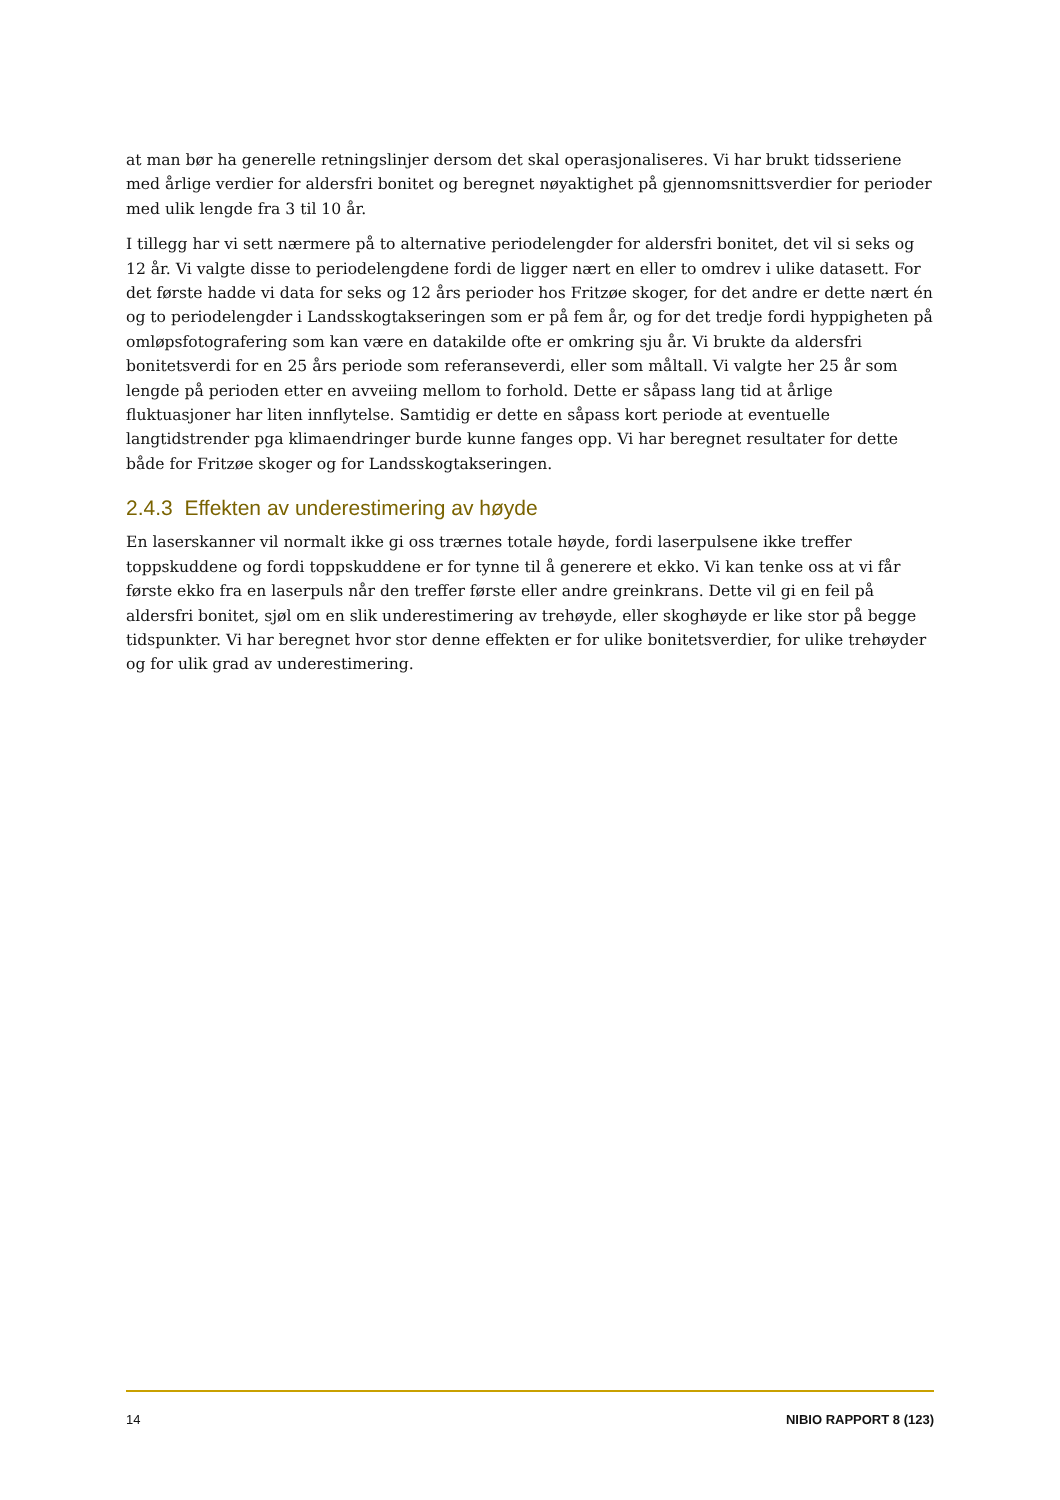at man bør ha generelle retningslinjer dersom det skal operasjonaliseres. Vi har brukt tidsseriene med årlige verdier for aldersfri bonitet og beregnet nøyaktighet på gjennomsnittsverdier for perioder med ulik lengde fra 3 til 10 år.
I tillegg har vi sett nærmere på to alternative periodelengder for aldersfri bonitet, det vil si seks og 12 år. Vi valgte disse to periodelengdene fordi de ligger nært en eller to omdrev i ulike datasett. For det første hadde vi data for seks og 12 års perioder hos Fritzøe skoger, for det andre er dette nært én og to periodelengder i Landsskogtakseringen som er på fem år, og for det tredje fordi hyppigheten på omløpsfotografering som kan være en datakilde ofte er omkring sju år. Vi brukte da aldersfri bonitetsverdi for en 25 års periode som referanseverdi, eller som måltall. Vi valgte her 25 år som lengde på perioden etter en avveiing mellom to forhold. Dette er såpass lang tid at årlige fluktuasjoner har liten innflytelse. Samtidig er dette en såpass kort periode at eventuelle langtidstrender pga klimaendringer burde kunne fanges opp. Vi har beregnet resultater for dette både for Fritzøe skoger og for Landsskogtakseringen.
2.4.3 Effekten av underestimering av høyde
En laserskanner vil normalt ikke gi oss trærnes totale høyde, fordi laserpulsene ikke treffer toppskuddene og fordi toppskuddene er for tynne til å generere et ekko. Vi kan tenke oss at vi får første ekko fra en laserpuls når den treffer første eller andre greinkrans. Dette vil gi en feil på aldersfri bonitet, sjøl om en slik underestimering av trehøyde, eller skoghøyde er like stor på begge tidspunkter. Vi har beregnet hvor stor denne effekten er for ulike bonitetsverdier, for ulike trehøyder og for ulik grad av underestimering.
14 NIBIO RAPPORT 8 (123)